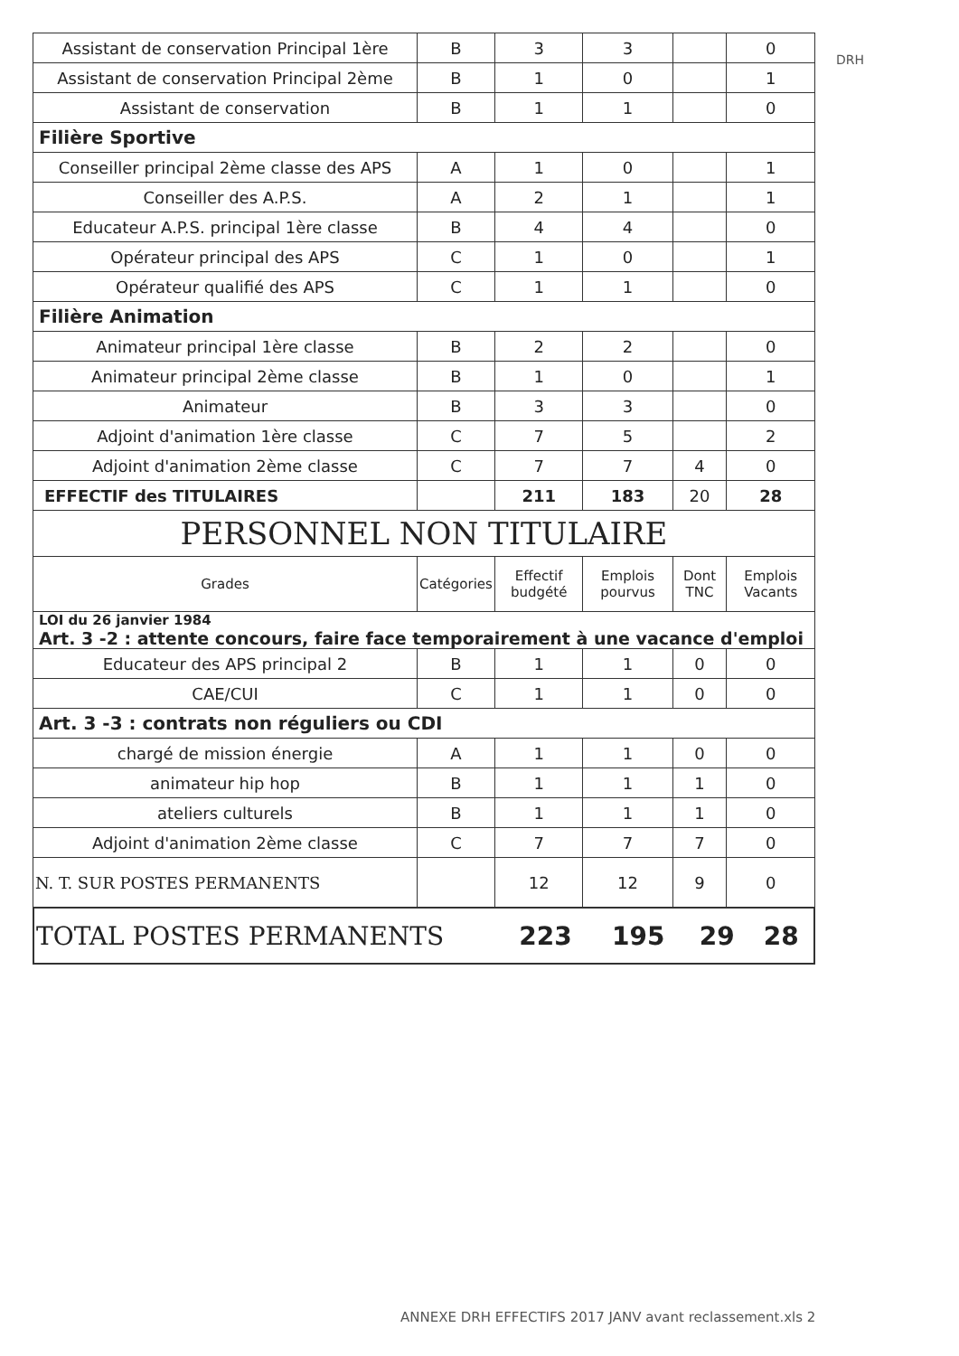DRH
| Assistant de conservation Principal 1ère | B | 3 | 3 | | 0 |
| Assistant de conservation Principal 2ème | B | 1 | 0 | | 1 |
| Assistant de conservation | B | 1 | 1 | | 0 |
| Filière Sportive | | | | | |
| Conseiller principal 2ème classe des APS | A | 1 | 0 | | 1 |
| Conseiller des A.P.S. | A | 2 | 1 | | 1 |
| Educateur A.P.S. principal 1ère classe | B | 4 | 4 | | 0 |
| Opérateur principal des APS | C | 1 | 0 | | 1 |
| Opérateur qualifié des APS | C | 1 | 1 | | 0 |
| Filière Animation | | | | | |
| Animateur principal 1ère classe | B | 2 | 2 | | 0 |
| Animateur principal 2ème classe | B | 1 | 0 | | 1 |
| Animateur | B | 3 | 3 | | 0 |
| Adjoint d'animation 1ère classe | C | 7 | 5 | | 2 |
| Adjoint d'animation 2ème classe | C | 7 | 7 | 4 | 0 |
| EFFECTIF des TITULAIRES | | 211 | 183 | 20 | 28 |
| PERSONNEL NON TITULAIRE | | | | | |
| Grades | Catégories | Effectif budgété | Emplois pourvus | Dont TNC | Emplois Vacants |
| LOI du 26 janvier 1984 Art. 3 -2 : attente concours, faire face temporairement à une vacance d'emploi | | | | | |
| Educateur des APS principal 2 | B | 1 | 1 | 0 | 0 |
| CAE/CUI | C | 1 | 1 | 0 | 0 |
| Art. 3 -3 : contrats non réguliers ou CDI | | | | | |
| chargé de mission énergie | A | 1 | 1 | 0 | 0 |
| animateur hip hop | B | 1 | 1 | 1 | 0 |
| ateliers culturels | B | 1 | 1 | 1 | 0 |
| Adjoint d'animation 2ème classe | C | 7 | 7 | 7 | 0 |
| N. T. SUR POSTES PERMANENTS | | 12 | 12 | 9 | 0 |
| TOTAL POSTES PERMANENTS | 223 | 195 | 29 | 28 |
ANNEXE DRH EFFECTIFS 2017 JANV avant reclassement.xls 2